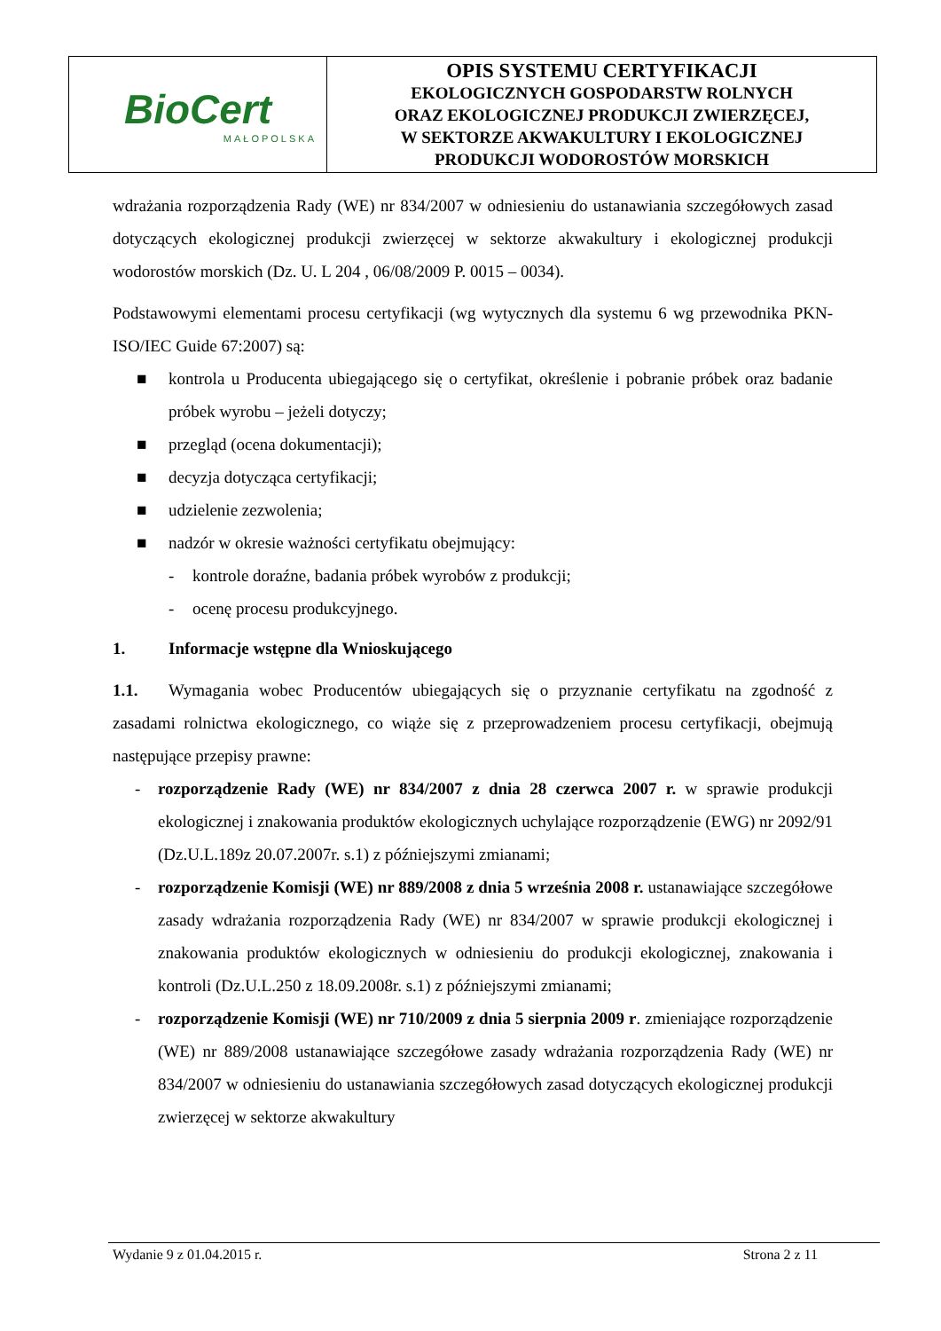| BioCert MAŁOPOLSKA | OPIS SYSTEMU CERTYFIKACJI EKOLOGICZNYCH GOSPODARSTW ROLNYCH ORAZ EKOLOGICZNEJ PRODUKCJI ZWIERZĘCEJ, W SEKTORZE AKWAKULTURY I EKOLOGICZNEJ PRODUKCJI WODOROSTÓW MORSKICH |
wdrażania rozporządzenia Rady (WE) nr 834/2007 w odniesieniu do ustanawiania szczegółowych zasad dotyczących ekologicznej produkcji zwierzęcej w sektorze akwakultury i ekologicznej produkcji wodorostów morskich (Dz. U. L 204 , 06/08/2009 P. 0015 – 0034).
Podstawowymi elementami procesu certyfikacji (wg wytycznych dla systemu 6 wg przewodnika PKN-ISO/IEC Guide 67:2007) są:
■ kontrola u Producenta ubiegającego się o certyfikat, określenie i pobranie próbek oraz badanie próbek wyrobu – jeżeli dotyczy;
■ przegląd (ocena dokumentacji);
■ decyzja dotycząca certyfikacji;
■ udzielenie zezwolenia;
■ nadzór w okresie ważności certyfikatu obejmujący:
- kontrole doraźne, badania próbek wyrobów z produkcji;
- ocenę procesu produkcyjnego.
1. Informacje wstępne dla Wnioskującego
1.1. Wymagania wobec Producentów ubiegających się o przyznanie certyfikatu na zgodność z zasadami rolnictwa ekologicznego, co wiąże się z przeprowadzeniem procesu certyfikacji, obejmują następujące przepisy prawne:
- rozporządzenie Rady (WE) nr 834/2007 z dnia 28 czerwca 2007 r. w sprawie produkcji ekologicznej i znakowania produktów ekologicznych uchylające rozporządzenie (EWG) nr 2092/91 (Dz.U.L.189z 20.07.2007r. s.1) z późniejszymi zmianami;
- rozporządzenie Komisji (WE) nr 889/2008 z dnia 5 września 2008 r. ustanawiające szczegółowe zasady wdrażania rozporządzenia Rady (WE) nr 834/2007 w sprawie produkcji ekologicznej i znakowania produktów ekologicznych w odniesieniu do produkcji ekologicznej, znakowania i kontroli (Dz.U.L.250 z 18.09.2008r. s.1) z późniejszymi zmianami;
- rozporządzenie Komisji (WE) nr 710/2009 z dnia 5 sierpnia 2009 r. zmieniające rozporządzenie (WE) nr 889/2008 ustanawiające szczegółowe zasady wdrażania rozporządzenia Rady (WE) nr 834/2007 w odniesieniu do ustanawiania szczegółowych zasad dotyczących ekologicznej produkcji zwierzęcej w sektorze akwakultury
Wydanie 9 z 01.04.2015 r. Strona 2 z 11